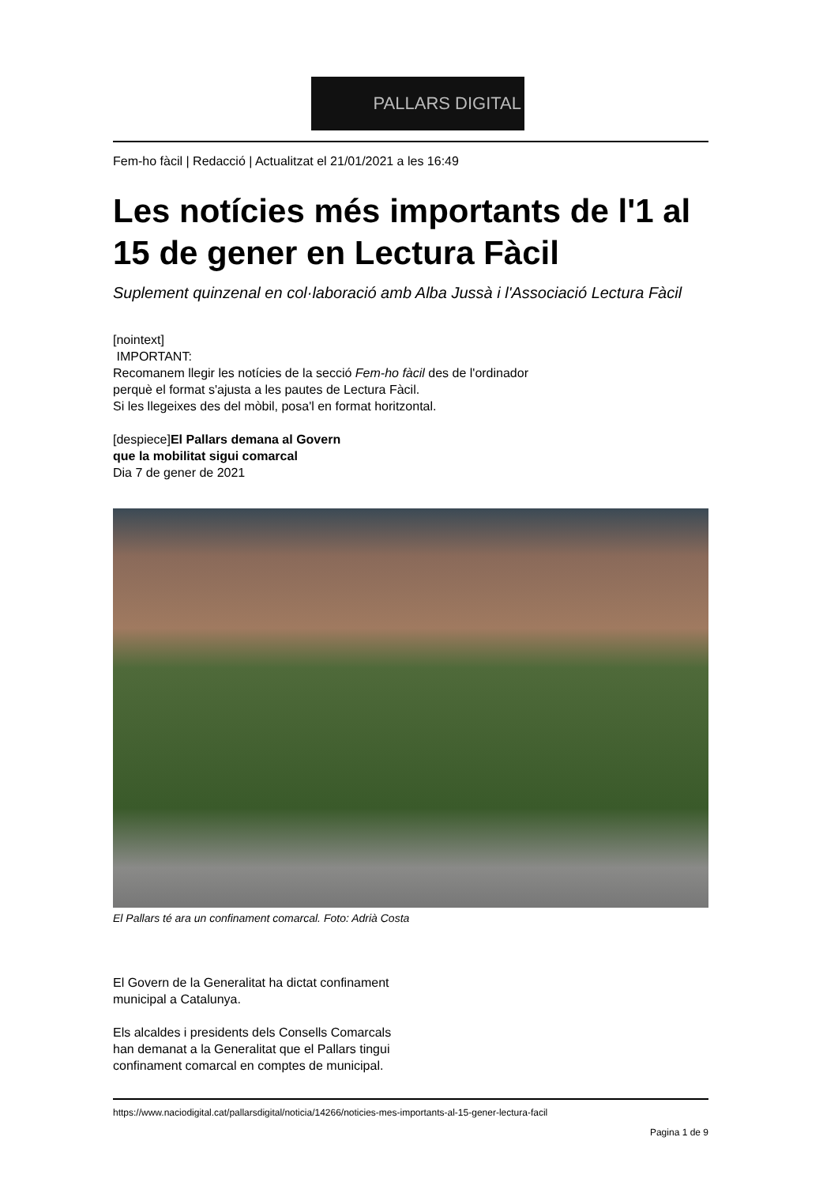PALLARS DIGITAL
Fem-ho fàcil | Redacció | Actualitzat el 21/01/2021 a les 16:49
Les notícies més importants de l'1 al 15 de gener en Lectura Fàcil
Suplement quinzenal en col·laboració amb Alba Jussà i l'Associació Lectura Fàcil
[nointext]
IMPORTANT:
Recomanem llegir les notícies de la secció Fem-ho fàcil des de l'ordinador
perquè el format s'ajusta a les pautes de Lectura Fàcil.
Si les llegeixes des del mòbil, posa'l en format horitzontal.
[despiece]El Pallars demana al Govern
que la mobilitat sigui comarcal
Dia 7 de gener de 2021
El Pallars té ara un confinament comarcal. Foto: Adrià Costa
El Govern de la Generalitat ha dictat confinament
municipal a Catalunya.
Els alcaldes i presidents dels Consells Comarcals
han demanat a la Generalitat que el Pallars tingui
confinament comarcal en comptes de municipal.
https://www.naciodigital.cat/pallarsdigital/noticia/14266/noticies-mes-importants-al-15-gener-lectura-facil
Pagina 1 de 9